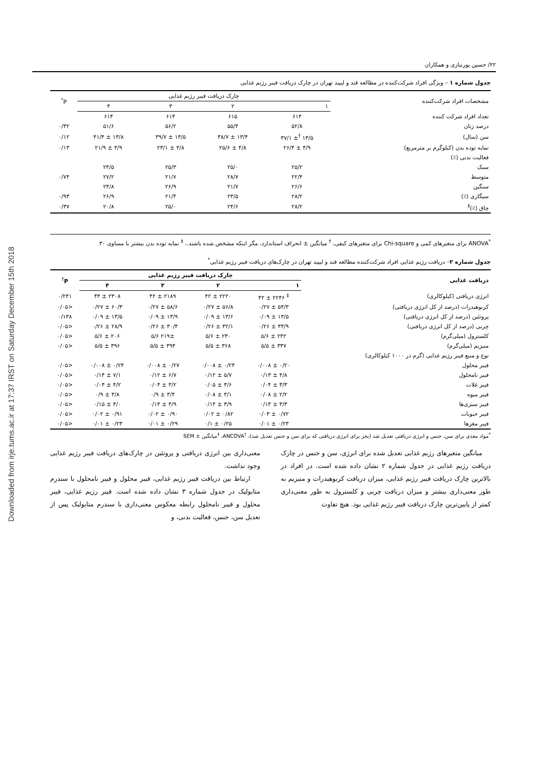Downloaded from irje.tums.ac.ir at 17:37 IRST on Saturday December 15th 2018
۲۲/ حسین پورنیازی و همکاران
جدول شماره ۱ – ویژگی افراد شرکت‌کننده در مطالعه قند و لیپید تهران در چارک دریافت فیبر رژیم غذایی
| مشخصات افراد شرکت‌کننده | چارک دریافت فیبر رژیم غذایی | | | | P<sup>*</sup> |
| --- | --- | --- | --- | --- | --- |
| | ۱ | ۲ | ۳ | ۴ | |
| تعداد افراد شرکت کننده | ۶۱۴ | ۶۱۵ | ۶۱۴ | ۶۱۴ | |
| درصد زنان | ۵۲/۸ | ۵۵/۴ | ۵۶/۲ | ۵۱/۶ | ۰/۳۲ |
| سن (سال) | ۱۳/۵ <sup>†</sup>± ۳۷/۱ | ۱۳/۴ ± ۳۸/۷ | ۱۳/۵ ± ۳۹/۷ | ۱۳/۸ ± ۴۱/۴ | ۰/۱۲ |
| نمایه توده بدن (کیلوگرم بر مترمربع) | ۴/۹ ± ۲۶/۴ | ۴/۸ ± ۲۵/۶ | ۴/۸ ± ۲۳/۱ | ۴/۹ ± ۲۱/۹ | ۰/۱۳ |
| فعالیت بدنی (٪) | | | | | |
| سبک | ۲۵/۲ | ۲۵/۰ | ۲۵/۳ | ۲۴/۵ | |
| متوسط | ۲۲/۴ | ۲۸/۷ | ۲۱/۷ | ۲۷/۲ | ۰/۷۴ |
| سنگین | ۲۶/۶ | ۲۱/۷ | ۲۶/۹ | ۲۴/۸ | |
| سیگاری (٪) | ۲۸/۲ | ۲۳/۵ | ۲۱/۴ | ۲۶/۹ | ۰/۹۳ |
| چاق (٪)<sup>‡</sup> | ۲۸/۲ | ۲۴/۶ | ۲۵/۰ | ۲۰/۸ | ۰/۳۷ |
<sup>*</sup> ANOVA برای متغیرهای کمی و Chi-square برای متغیرهای کیفی، <sup>†</sup> میانگین ± انحراف استاندارد، مگر اینکه مشخص شده باشند.، <sup>‡</sup> نمایه توده بدن بیشتر یا مساوی ۳۰
جدول شماره ۲– دریافت رژیم غذایی افراد شرکت‌کننده مطالعه قند و لیپید تهران در چارک‌های دریافت فیبر رژیم غذایی<sup>*</sup>
| دریافت غذایی | چارک دریافت فیبر رژیم غذایی | | | | P<sup>†</sup> |
| --- | --- | --- | --- | --- | --- |
| | ۱ | ۲ | ۳ | ۴ | |
| انرژی دریافتی (کیلوکالری) | <sup>‡</sup> ۲۲۴۶ ± ۴۲ | ۲۲۲۰ ± ۴۲ | ۲۱۸۹ ± ۴۲ | ۲۳۰۸ ± ۴۳ | ۰/۲۴۱ |
| کربوهیدرات (درصد از کل انرژی دریافتی) | ۵۴/۳ ± ۰/۲۷ | ۵۶/۸ ± ۰/۲۷ | ۵۸/۶ ± ۰/۲۷ | ۶۰/۳ ± ۰/۲۷ | <۰/۰۵ |
| پروتئین (درصد از کل انرژی دریافتی) | ۱۳/۵ ± ۰/۰۹ | ۱۳/۶ ± ۰/۰۹ | ۱۳/۹ ± ۰/۰۹ | ۱۳/۵ ± ۰/۰۹ | ۰/۱۳۸ |
| چربی (درصد از کل انرژی دریافتی) | ۳۳/۹ ± ۰/۲۶ | ۳۲/۱ ± ۰/۲۶ | ۳۰/۴ ± ۰/۲۶ | ۲۸/۹ ± ۰/۲۶ | <۰/۰۵ |
| کلسترول (میلی‌گرم) | ۲۴۲ ± ۵/۶ | ۲۳۰ ± ۵/۶ | ۲۱۹± ۵/۶ | ۲۰۶ ± ۵/۶ | <۰/۰۵ |
| منیزیم (میلی‌گرم) | ۳۳۷ ± ۵/۵ | ۳۶۸ ± ۵/۵ | ۳۹۴ ± ۵/۵ | ۳۹۶ ± ۵/۵ | <۰/۰۵ |
| نوع و منبع فیبر رژیم غذایی (گرم در ۱۰۰۰ کیلوکالری) | | | | | |
| فیبر محلول | ۰/۲۰ ± ۰/۰۰۸ | ۰/۲۴ ± ۰/۰۰۸ | ۰/۲۷ ± ۰/۰۰۸ | ۰/۲۴ ± ۰/۰۰۸ | <۰/۰۵ |
| فیبر نامحلول | ۴/۸ ± ۰/۱۳ | ۵/۷ ± ۰/۱۲ | ۶/۷ ± ۰/۱۲ | ۷/۱ ± ۰/۱۴ | <۰/۰۵ |
| فیبر غلات | ۳/۳ ± ۰/۰۴ | ۳/۶ ± ۰/۰۵ | ۳/۲ ± ۰/۰۴ | ۴/۲ ± ۰/۰۴ | <۰/۰۵ |
| فیبر میوه | ۲/۲ ± ۰/۰۸ | ۳/۱ ± ۰/۰۸ | ۳/۴ ± ۰/۹ | ۳/۸ ± ۰/۹ | <۰/۰۵ |
| فیبر سبزی‌ها | ۳/۳ ± ۰/۱۳ | ۳/۹ ± ۰/۱۴ | ۳/۹ ± ۰/۱۴ | ۴/۰ ± ۰/۱۵ | <۰/۰۵ |
| فیبر حبوبات | ۰/۷۲ ± ۰/۰۳ | ۰/۸۲ ± ۰/۰۲ | ۰/۹۰ ± ۰/۰۲ | ۰/۹۱ ± ۰/۰۲ | <۰/۰۵ |
| فیبر مغزها | ۰/۲۳ ± ۰/۰۱ | ۰/۲۵ ± ۰/۱ | ۰/۲۹ ± ۰/۰۱ | ۰/۲۳ ± ۰/۰۱ | <۰/۰۵ |
<sup>*</sup> مواد مغذی برای سن، جنس و انرژی دریافتی تعدیل شد (بجز برای انرژی دریافتی که برای سن و جنس تعدیل شد)، <sup>†</sup>ANCOVA، <sup>‡</sup>میانگین ± SEM
میانگین متغیرهای رژیم غذایی تعدیل شده برای انرژی، سن و جنس در چارک دریافت رژیم غذایی در جدول شماره ۲ نشان داده شده است. در افراد در بالاترین چارک دریافت فیبر رژیم غذایی، میزان دریافت کربوهیدرات و منیزیم به طور معنی‌داری بیشتر و میزان دریافت چربی و کلسترول به طور معنی‌داری کمتر از پایین‌ترین چارک دریافت فیبر رژیم غذایی بود. هیچ تفاوت
معنی‌داری بین انرژی دریافتی و پروتئین در چارک‌های دریافت فیبر رژیم غذایی وجود نداشت.
ارتباط بین دریافت فیبر رژیم غذایی، فیبر محلول و فیبر نامحلول با سندرم متابولیک در جدول شماره ۳ نشان داده شده است. فیبر رژیم غذایی، فیبر محلول و فیبر نامحلول رابطه معکوس معنی‌داری با سندرم متابولیک پس از تعدیل سن، جنس، فعالیت بدنی، و